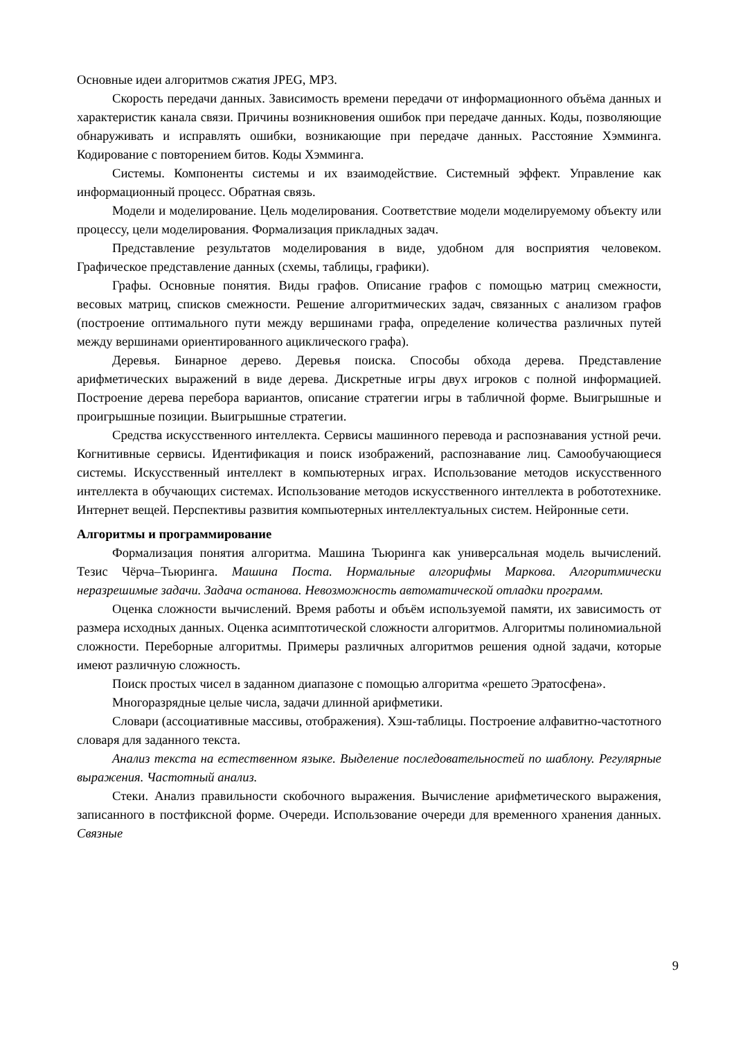Основные идеи алгоритмов сжатия JPEG, MP3.
Скорость передачи данных. Зависимость времени передачи от информационного объёма данных и характеристик канала связи. Причины возникновения ошибок при передаче данных. Коды, позволяющие обнаруживать и исправлять ошибки, возникающие при передаче данных. Расстояние Хэмминга. Кодирование с повторением битов. Коды Хэмминга.
Системы. Компоненты системы и их взаимодействие. Системный эффект. Управление как информационный процесс. Обратная связь.
Модели и моделирование. Цель моделирования. Соответствие модели моделируемому объекту или процессу, цели моделирования. Формализация прикладных задач.
Представление результатов моделирования в виде, удобном для восприятия человеком. Графическое представление данных (схемы, таблицы, графики).
Графы. Основные понятия. Виды графов. Описание графов с помощью матриц смежности, весовых матриц, списков смежности. Решение алгоритмических задач, связанных с анализом графов (построение оптимального пути между вершинами графа, определение количества различных путей между вершинами ориентированного ациклического графа).
Деревья. Бинарное дерево. Деревья поиска. Способы обхода дерева. Представление арифметических выражений в виде дерева. Дискретные игры двух игроков с полной информацией. Построение дерева перебора вариантов, описание стратегии игры в табличной форме. Выигрышные и проигрышные позиции. Выигрышные стратегии.
Средства искусственного интеллекта. Сервисы машинного перевода и распознавания устной речи. Когнитивные сервисы. Идентификация и поиск изображений, распознавание лиц. Самообучающиеся системы. Искусственный интеллект в компьютерных играх. Использование методов искусственного интеллекта в обучающих системах. Использование методов искусственного интеллекта в робототехнике. Интернет вещей. Перспективы развития компьютерных интеллектуальных систем. Нейронные сети.
Алгоритмы и программирование
Формализация понятия алгоритма. Машина Тьюринга как универсальная модель вычислений. Тезис Чёрча–Тьюринга. Машина Поста. Нормальные алгорифмы Маркова. Алгоритмически неразрешимые задачи. Задача останова. Невозможность автоматической отладки программ.
Оценка сложности вычислений. Время работы и объём используемой памяти, их зависимость от размера исходных данных. Оценка асимптотической сложности алгоритмов. Алгоритмы полиномиальной сложности. Переборные алгоритмы. Примеры различных алгоритмов решения одной задачи, которые имеют различную сложность.
Поиск простых чисел в заданном диапазоне с помощью алгоритма «решето Эратосфена».
Многоразрядные целые числа, задачи длинной арифметики.
Словари (ассоциативные массивы, отображения). Хэш-таблицы. Построение алфавитно-частотного словаря для заданного текста.
Анализ текста на естественном языке. Выделение последовательностей по шаблону. Регулярные выражения. Частотный анализ.
Стеки. Анализ правильности скобочного выражения. Вычисление арифметического выражения, записанного в постфиксной форме. Очереди. Использование очереди для временного хранения данных. Связные
9